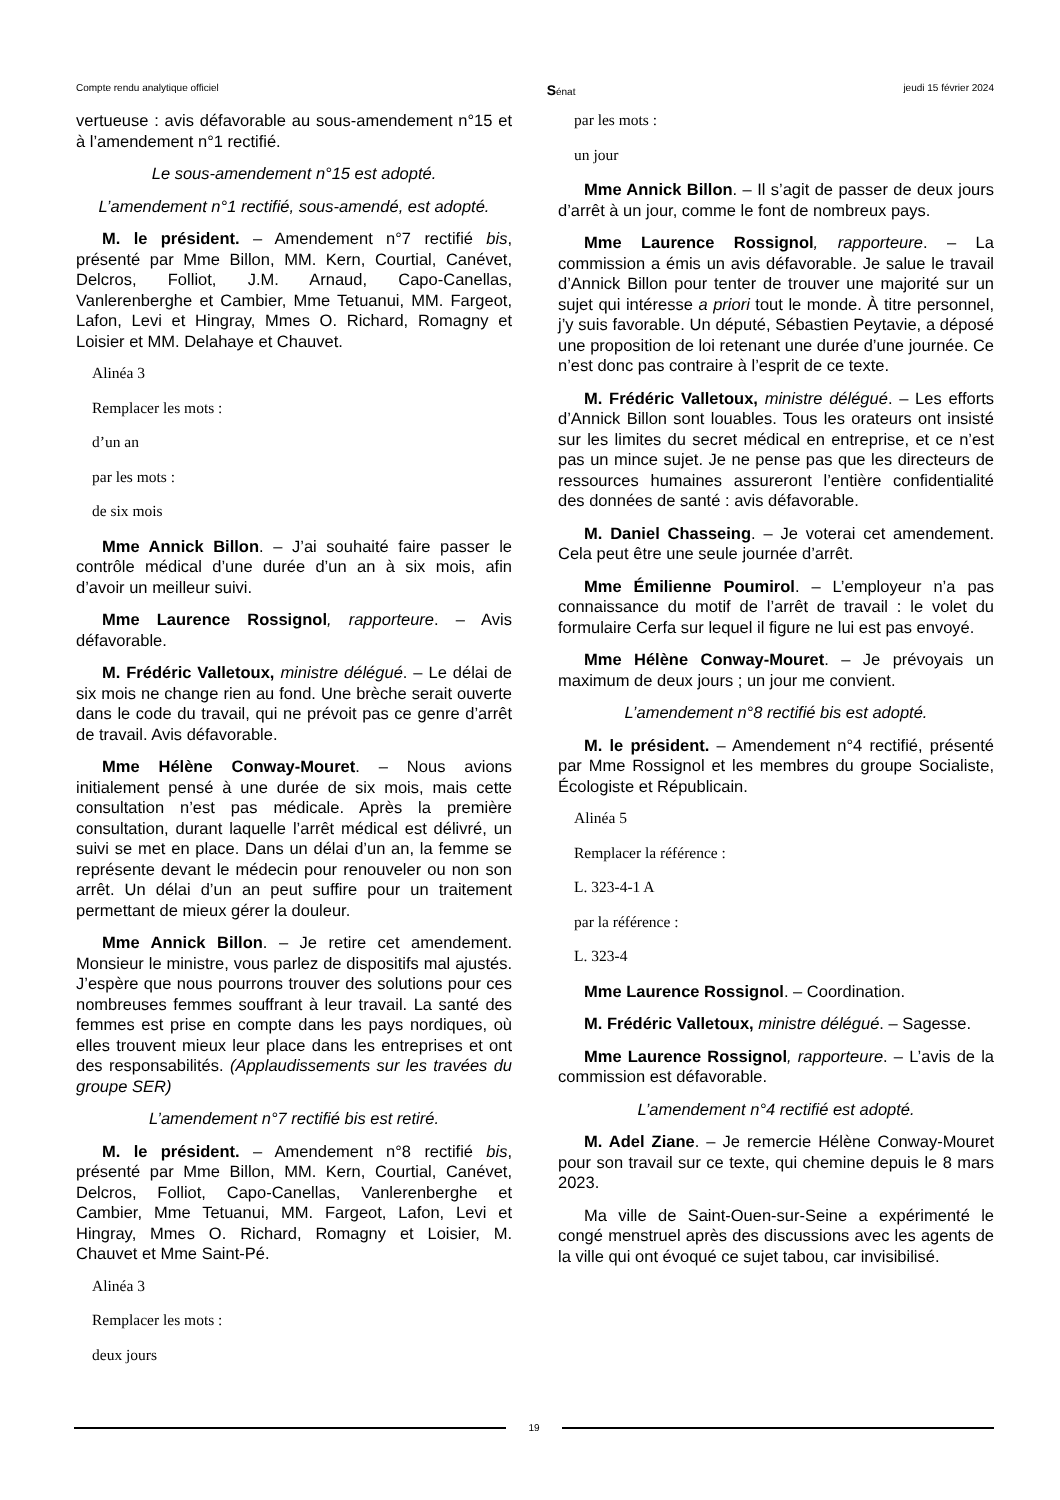Compte rendu analytique officiel Sénat jeudi 15 février 2024
vertueuse : avis défavorable au sous-amendement n°15 et à l’amendement n°1 rectifié.
Le sous-amendement n°15 est adopté.
L’amendement n°1 rectifié, sous-amendé, est adopté.
M. le président. – Amendement n°7 rectifié bis, présenté par Mme Billon, MM. Kern, Courtial, Canévet, Delcros, Folliot, J.M. Arnaud, Capo-Canellas, Vanlerenberghe et Cambier, Mme Tetuanui, MM. Fargeot, Lafon, Levi et Hingray, Mmes O. Richard, Romagny et Loisier et MM. Delahaye et Chauvet.
Alinéa 3
Remplacer les mots :
d’un an
par les mots :
de six mois
Mme Annick Billon. – J’ai souhaité faire passer le contrôle médical d’une durée d’un an à six mois, afin d’avoir un meilleur suivi.
Mme Laurence Rossignol, rapporteure. – Avis défavorable.
M. Frédéric Valletoux, ministre délégué. – Le délai de six mois ne change rien au fond. Une brèche serait ouverte dans le code du travail, qui ne prévoit pas ce genre d’arrêt de travail. Avis défavorable.
Mme Hélène Conway-Mouret. – Nous avions initialement pensé à une durée de six mois, mais cette consultation n’est pas médicale. Après la première consultation, durant laquelle l’arrêt médical est délivré, un suivi se met en place. Dans un délai d’un an, la femme se représente devant le médecin pour renouveler ou non son arrêt. Un délai d’un an peut suffire pour un traitement permettant de mieux gérer la douleur.
Mme Annick Billon. – Je retire cet amendement. Monsieur le ministre, vous parlez de dispositifs mal ajustés. J’espère que nous pourrons trouver des solutions pour ces nombreuses femmes souffrant à leur travail. La santé des femmes est prise en compte dans les pays nordiques, où elles trouvent mieux leur place dans les entreprises et ont des responsabilités. (Applaudissements sur les travées du groupe SER)
L’amendement n°7 rectifié bis est retiré.
M. le président. – Amendement n°8 rectifié bis, présenté par Mme Billon, MM. Kern, Courtial, Canévet, Delcros, Folliot, Capo-Canellas, Vanlerenberghe et Cambier, Mme Tetuanui, MM. Fargeot, Lafon, Levi et Hingray, Mmes O. Richard, Romagny et Loisier, M. Chauvet et Mme Saint-Pé.
Alinéa 3
Remplacer les mots :
deux jours
par les mots :
un jour
Mme Annick Billon. – Il s’agit de passer de deux jours d’arrêt à un jour, comme le font de nombreux pays.
Mme Laurence Rossignol, rapporteure. – La commission a émis un avis défavorable. Je salue le travail d’Annick Billon pour tenter de trouver une majorité sur un sujet qui intéresse a priori tout le monde. À titre personnel, j’y suis favorable. Un député, Sébastien Peytavie, a déposé une proposition de loi retenant une durée d’une journée. Ce n’est donc pas contraire à l’esprit de ce texte.
M. Frédéric Valletoux, ministre délégué. – Les efforts d’Annick Billon sont louables. Tous les orateurs ont insisté sur les limites du secret médical en entreprise, et ce n’est pas un mince sujet. Je ne pense pas que les directeurs de ressources humaines assureront l’entière confidentialité des données de santé : avis défavorable.
M. Daniel Chasseing. – Je voterai cet amendement. Cela peut être une seule journée d’arrêt.
Mme Émilienne Poumirol. – L’employeur n’a pas connaissance du motif de l’arrêt de travail : le volet du formulaire Cerfa sur lequel il figure ne lui est pas envoyé.
Mme Hélène Conway-Mouret. – Je prévoyais un maximum de deux jours ; un jour me convient.
L’amendement n°8 rectifié bis est adopté.
M. le président. – Amendement n°4 rectifié, présenté par Mme Rossignol et les membres du groupe Socialiste, Écologiste et Républicain.
Alinéa 5
Remplacer la référence :
L. 323-4-1 A
par la référence :
L. 323-4
Mme Laurence Rossignol. – Coordination.
M. Frédéric Valletoux, ministre délégué. – Sagesse.
Mme Laurence Rossignol, rapporteure. – L’avis de la commission est défavorable.
L’amendement n°4 rectifié est adopté.
M. Adel Ziane. – Je remercie Hélène Conway-Mouret pour son travail sur ce texte, qui chemine depuis le 8 mars 2023.
Ma ville de Saint-Ouen-sur-Seine a expérimenté le congé menstruel après des discussions avec les agents de la ville qui ont évoqué ce sujet tabou, car invisibilisé.
19